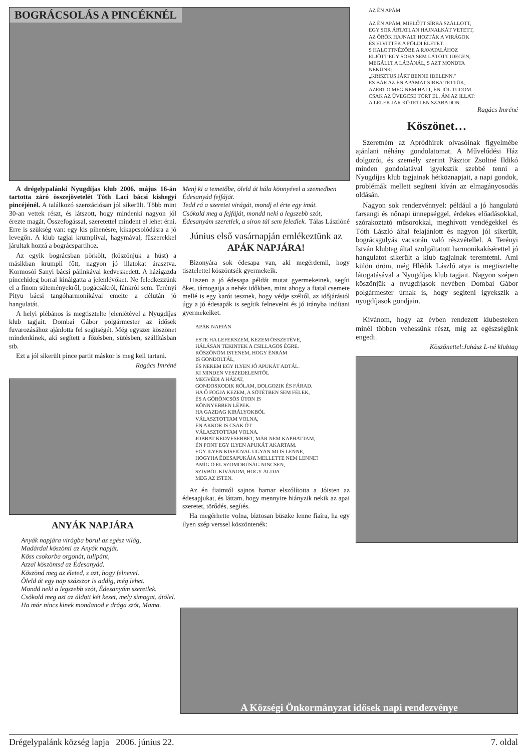BOGRÁCSOLÁS A PINCÉKNÉL
A drégelypalánki Nyugdíjas klub 2006. május 16-án tartotta záró összejövetelét Tóth Laci bácsi kishegyi pincéjénél. A találkozó szenzációsan jól sikerült. Több mint 30-an vettek részt, és látszott, hogy mindenki nagyon jól érezte magát. Összefogással, szeretettel mindent el lehet érni. Erre is szükség van: egy kis pihenésre, kikapcsolódásra a jó levegőn. A klub tagjai krumplival, hagymával, fűszerekkel járultak hozzá a bográcspartihoz.
Az egyik bográcsban pörkölt, (köszönjük a húst) a másikban krumpli főtt, nagyon jó illatokat árasztva. Kormosói Sanyi bácsi pálinkával kedveskedett. A házigazda pincehideg borral kínálgatta a jelenlévőket. Ne feledkezzünk el a finom süteményekről, pogácsákról, fánkról sem. Terényi Pityu bácsi tangóharmonikával emelte a délután jó hangulatát.
A helyi plébános is megtisztelte jelenlétével a Nyugdíjas klub tagjait. Dombai Gábor polgármester az idősek fuvarozásához ajánlotta fel segítségét. Még egyszer köszönet mindenkinek, aki segített a főzésben, sütésben, szállításban stb.
Ezt a jól sikerült pince partit máskor is meg kell tartani.
Ragács Imréné
ANYÁK NAPJÁRA
Anyák napjára virágba borul az egész világ,
Madárdal köszönti az Anyák napját.
Köss csokorba orgonát, tulipánt,
Azzal köszöntsd az Édesanyád.
Köszönd meg az életed, s azt, hogy felnevel.
Öleld át egy nap százszor is addig, még lehet.
Mondd neki a legszebb szót, Édesanyám szeretlek.
Csókold meg azt az áldott két kezet, mely simogat, átölel.
Ha már nincs kinek mondanod e drága szót, Mama.
Menj ki a temetőbe, öleld át hála könnyével a szemedben Édesanyád fejfáját.
Tedd rá a szeretet virágát, mondj el érte egy imát.
Csókold meg a fejfáját, mondd neki a legszebb szót,
Édesanyám szeretlek, a síron túl sem feledlek. Tálas Lászlóné
Június első vasárnapján emlékeztünk az APÁK NAPJÁRA!
Bizonyára sok édesapa van, aki megérdemli, hogy tisztelettel köszöntsék gyermekeik.
Hiszen a jó édesapa példát mutat gyermekeinek, segíti őket, támogatja a nehéz időkben, mint ahogy a fiatal csemete mellé is egy karót tesznek, hogy védje széltől, az időjárástól úgy a jó édesapák is segítik felnevelni és jó irányba indítani gyermekeiket.
APÁK NAPJÁN
ESTE HA LEFEKSZEM, KEZEM ÖSSZETÉVE,
HÁLÁSAN TEKINTEK A CSILLAGOS ÉGRE.
KÖSZÖNÖM ISTENEM, HOGY ÉNRÁM
IS GONDOLTÁL,
ÉS NEKEM EGY ILYEN JÓ APUKÁT ADTÁL.
KI MINDEN VESZEDELEMTŐL
MEGVÉDI A HÁZAT,
GONDOSKODIK RÓLAM, DOLGOZIK ÉS FÁRAD.
HA Ő FOGJA KEZEM, A SÖTÉTBEN SEM FÉLEK,
ÉS A GÖRÖNCSÖS ÚTON IS
KÖNNYEBBEN LÉPEK.
HA GAZDAG KIRÁLYOKBÓL
VÁLASZTOTTAM VOLNA,
ÉN AKKOR IS CSAK ŐT
VÁLASZTOTTAM VOLNA.
JOBBAT KEDVESEBBET, MÁR NEM KAPHATTAM,
ÉN PONT EGY ILYEN APUKÁT AKARTAM.
EGY ILYEN KISFIÚVAL UGYAN MI IS LENNE,
HOGYHA ÉDESAPUKÁJA MELLETTE NEM LENNE?
AMÍG Ő ÉL SZOMORÚSÁG NINCSEN,
SZÍVBŐL KÍVÁNOM, HOGY ÁLDJA
MEG AZ ISTEN.
Az én fiaimtól sajnos hamar elszólította a Jóisten az édesapjukat, és láttam, hogy mennyire hiányzik nekik az apai szeretet, törődés, segítés.
Ha megérhette volna, biztosan büszke lenne fiaira, ha egy ilyen szép verssel köszöntenék:
AZ ÉN APÁM
AZ ÉN APÁM, MIELŐTT SÍRBA SZÁLLOTT,
EGY SOR ÁRTATLAN HAJNALKÁT VETETT,
AZ ÖRÖK HAJNALT HOZTÁK A VIRÁGOK
ÉS ELVITTÉK A FÖLDI ÉLETET.
S HALOTTNÉZŐBE A RAVATALÁHOZ
ELJÖTT EGY SOHA SEM LÁTOTT IDEGEN,
MEGÁLLT A LÁBÁNÁL, S AZT MONDTA
NEKÜNK:
„KRISZTUS JÁRT BENNE IDELENN."
ÉS BÁR AZ ÉN APÁMAT SÍRBA TETTÜK,
AZÉRT Ő MEG NEM HALT, ÉN JÓL TUDOM.
CSAK AZ ÜVEGCSE TÖRT EL, ÁM AZ ILLAT:
A LÉLEK JÁR KÖTETLEN SZABADON.
Ragács Imréné
Köszönet…
Szeretném az Apródhírek olvasóinak figyelmébe ajánlani néhány gondolatomat. A Művelődési Ház dolgozói, és személy szerint Pásztor Zsoltné Ildikó minden gondolatával igyekszik szebbé tenni a Nyugdíjas klub tagjainak hétköznapjait, a napi gondok, problémák mellett segíteni kíván az elmagányosodás oldásán.
Nagyon sok rendezvénnyel: például a jó hangulatú farsangi és nőnapi ünnepséggel, érdekes előadásokkal, szórakoztató műsorokkal, meghívott vendégekkel és Tóth László által felajánlott és nagyon jól sikerült, bográcsgulyás vacsorán való részvétellel. A Terényi István klubtag által szolgáltatott harmonikakísérettel jó hangulatot sikerült a klub tagjainak teremtetni. Ami külön öröm, még Hlédik László atya is megtisztelte látogatásával a Nyugdíjas klub tagjait. Nagyon szépen köszönjük a nyugdíjasok nevében Dombai Gábor polgármester úrnak is, hogy segíteni igyekszik a nyugdíjasok gondjain.
Kívánom, hogy az évben rendezett klubesteken minél többen vehessünk részt, míg az egészségünk engedi.
Köszönettel:Juhász L-né klubtag
A Községi Önkormányzat idősek napi rendezvénye
Drégelypalánk község lapja 2006. június 22. 7. oldal